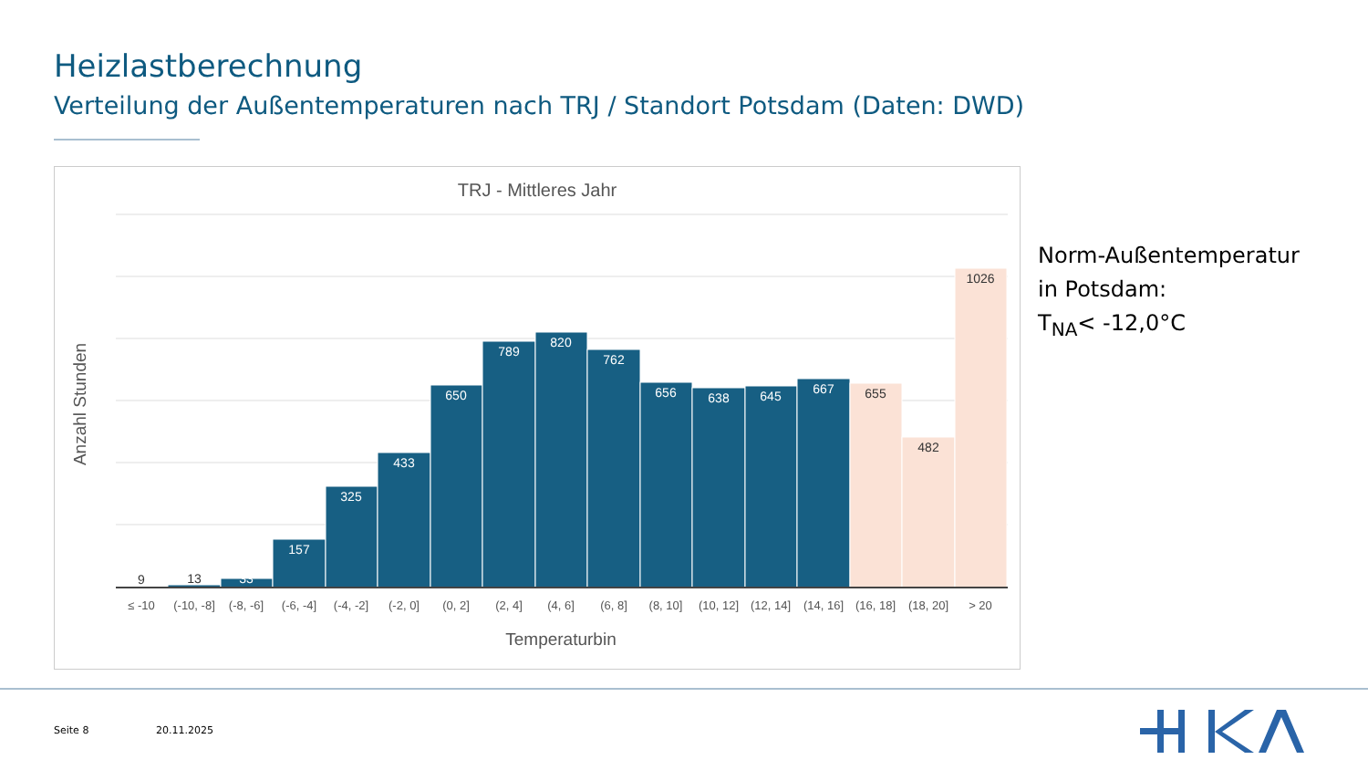Heizlastberechnung
Verteilung der Außentemperaturen nach TRJ / Standort Potsdam (Daten: DWD)
TRJ - Mittleres Jahr
Anzahl Stunden
9
13
33
157
325
433
650
789
820
762
656
638
645
667
655
482
1026
≤ -10
(-10, -8]
(-8, -6]
(-6, -4]
(-4, -2]
(-2, 0]
(0, 2]
(2, 4]
(4, 6]
(6, 8]
(8, 10]
(10, 12]
(12, 14]
(14, 16]
(16, 18]
(18, 20]
> 20
Temperaturbin
Norm-Außentemperatur
in Potsdam:
T<sub>NA</sub>< -12,0°C
Seite 8 20.11.2025